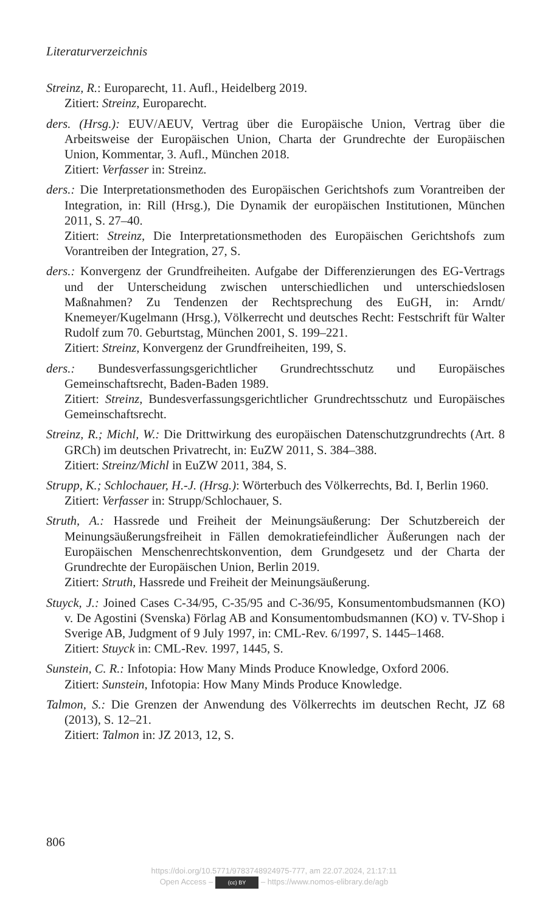Literaturverzeichnis
Streinz, R.: Europarecht, 11. Aufl., Heidelberg 2019.
Zitiert: Streinz, Europarecht.
ders. (Hrsg.): EUV/AEUV, Vertrag über die Europäische Union, Vertrag über die Arbeitsweise der Europäischen Union, Charta der Grundrechte der Europäischen Union, Kommentar, 3. Aufl., München 2018.
Zitiert: Verfasser in: Streinz.
ders.: Die Interpretationsmethoden des Europäischen Gerichtshofs zum Vorantreiben der Integration, in: Rill (Hrsg.), Die Dynamik der europäischen Institutionen, München 2011, S. 27–40.
Zitiert: Streinz, Die Interpretationsmethoden des Europäischen Gerichtshofs zum Vorantreiben der Integration, 27, S.
ders.: Konvergenz der Grundfreiheiten. Aufgabe der Differenzierungen des EG-Vertrags und der Unterscheidung zwischen unterschiedlichen und unterschiedslosen Maßnahmen? Zu Tendenzen der Rechtsprechung des EuGH, in: Arndt/ Knemeyer/Kugelmann (Hrsg.), Völkerrecht und deutsches Recht: Festschrift für Walter Rudolf zum 70. Geburtstag, München 2001, S. 199–221.
Zitiert: Streinz, Konvergenz der Grundfreiheiten, 199, S.
ders.: Bundesverfassungsgerichtlicher Grundrechtsschutz und Europäisches Gemeinschaftsrecht, Baden-Baden 1989.
Zitiert: Streinz, Bundesverfassungsgerichtlicher Grundrechtsschutz und Europäisches Gemeinschaftsrecht.
Streinz, R.; Michl, W.: Die Drittwirkung des europäischen Datenschutzgrundrechts (Art. 8 GRCh) im deutschen Privatrecht, in: EuZW 2011, S. 384–388.
Zitiert: Streinz/Michl in EuZW 2011, 384, S.
Strupp, K.; Schlochauer, H.-J. (Hrsg.): Wörterbuch des Völkerrechts, Bd. I, Berlin 1960.
Zitiert: Verfasser in: Strupp/Schlochauer, S.
Struth, A.: Hassrede und Freiheit der Meinungsäußerung: Der Schutzbereich der Meinungsäußerungsfreiheit in Fällen demokratiefeindlicher Äußerungen nach der Europäischen Menschenrechtskonvention, dem Grundgesetz und der Charta der Grundrechte der Europäischen Union, Berlin 2019.
Zitiert: Struth, Hassrede und Freiheit der Meinungsäußerung.
Stuyck, J.: Joined Cases C-34/95, C-35/95 and C-36/95, Konsumentombudsmannen (KO) v. De Agostini (Svenska) Förlag AB and Konsumentombudsmannen (KO) v. TV-Shop i Sverige AB, Judgment of 9 July 1997, in: CML-Rev. 6/1997, S. 1445–1468.
Zitiert: Stuyck in: CML-Rev. 1997, 1445, S.
Sunstein, C. R.: Infotopia: How Many Minds Produce Knowledge, Oxford 2006.
Zitiert: Sunstein, Infotopia: How Many Minds Produce Knowledge.
Talmon, S.: Die Grenzen der Anwendung des Völkerrechts im deutschen Recht, JZ 68 (2013), S. 12–21.
Zitiert: Talmon in: JZ 2013, 12, S.
806
https://doi.org/10.5771/9783748924975-777, am 22.07.2024, 21:17:11
Open Access – (cc) BY – https://www.nomos-elibrary.de/agb